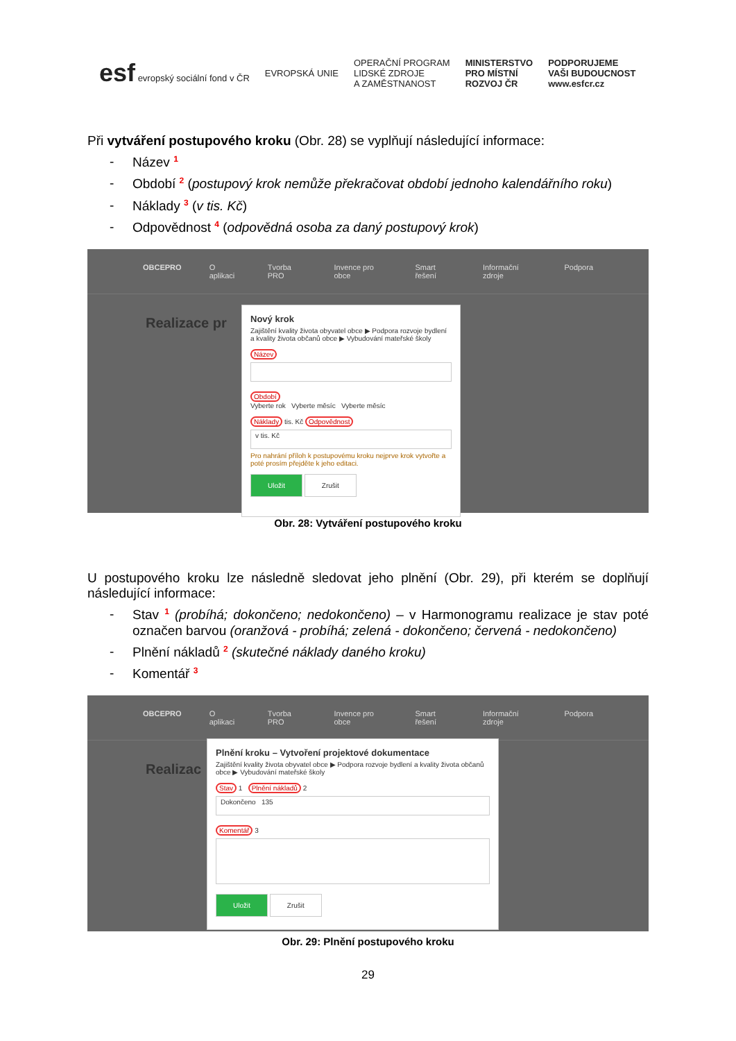esf evropský sociální fond v ČR
EVROPSKÁ UNIE
OPERAČNÍ PROGRAM
LIDSKÉ ZDROJE
A ZAMĚSTNANOST
MINISTERSTVO
PRO MÍSTNÍ
ROZVOJ ČR
PODPORUJEME
VAŠI BUDOUCNOST
www.esfcr.cz
Při vytváření postupového kroku (Obr. 28) se vyplňují následující informace:
- Název <sup>1</sup>
- Období <sup>2</sup> (postupový krok nemůže překračovat období jednoho kalendářního roku)
- Náklady <sup>3</sup> (v tis. Kč)
- Odpovědnost <sup>4</sup> (odpovědná osoba za daný postupový krok)
OBCEPRO O aplikaci Tvorba PRO Invence pro obce Smart řešení Informační zdroje Podpora
Realizace pr
Nový krok
Zajištění kvality života obyvatel obce ▶ Podpora rozvoje bydlení a kvality života občanů obce ▶ Vybudování mateřské školy
Název Období
Vyberte rok Vyberte měsíc Vyberte měsíc
Náklady tis. Kč Odpovědnost
v tis. Kč
Pro nahrání příloh k postupovému kroku nejprve krok vytvořte a poté prosím přejděte k jeho editaci.
Uložit Zrušit
Obr. 28: Vytváření postupového kroku
U postupového kroku lze následně sledovat jeho plnění (Obr. 29), při kterém se doplňují následující informace:
- Stav <sup>1</sup> (probíhá; dokončeno; nedokončeno) – v Harmonogramu realizace je stav poté označen barvou (oranžová - probíhá; zelená - dokončeno; červená - nedokončeno)
- Plnění nákladů <sup>2</sup> (skutečné náklady daného kroku)
- Komentář <sup>3</sup>
OBCEPRO O aplikaci Tvorba PRO Invence pro obce Smart řešení Informační zdroje Podpora
Realizac
Plnění kroku – Vytvoření projektové dokumentace
Zajištění kvality života obyvatel obce ▶ Podpora rozvoje bydlení a kvality života občanů obce ▶ Vybudování mateřské školy
Stav 1 Plnění nákladů 2
Dokončeno 135
Komentář 3
Uložit Zrušit
Obr. 29: Plnění postupového kroku
29